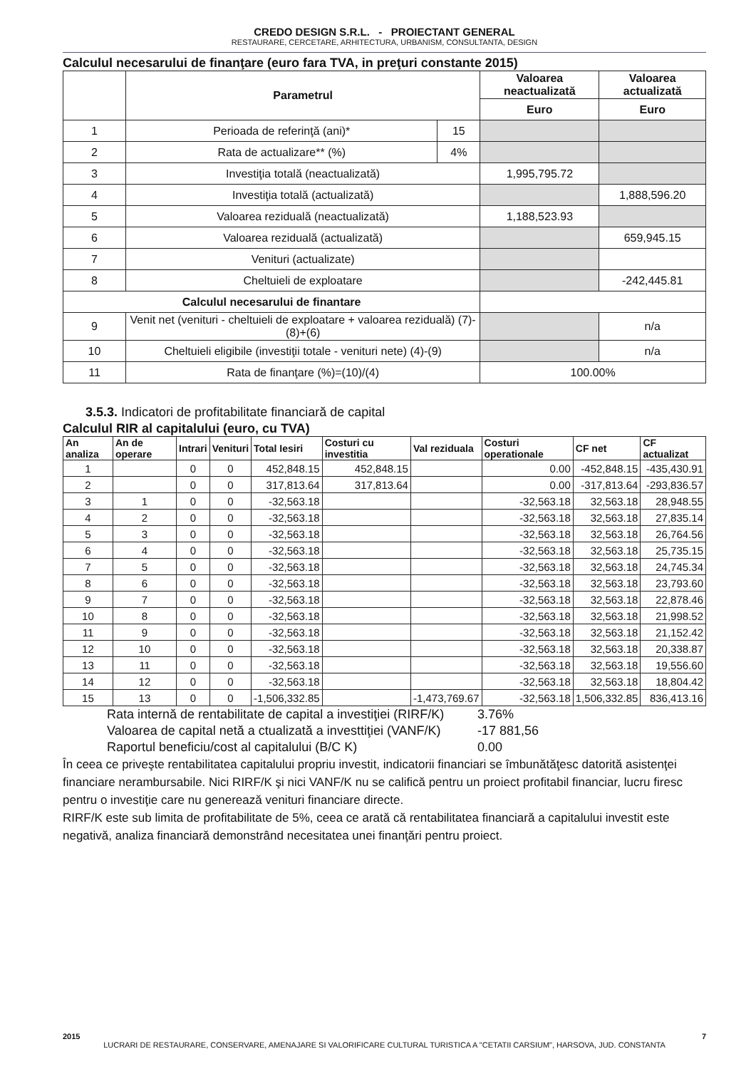CREDO DESIGN S.R.L. - PROIECTANT GENERAL
RESTAURARE, CERCETARE, ARHITECTURA, URBANISM, CONSULTANTA, DESIGN
Calculul necesarului de finanţare (euro fara TVA, in preţuri constante 2015)
| | Parametrul | | Valoarea neactualizată | Valoarea actualizată |
| --- | --- | --- | --- | --- |
| | | | Euro | Euro |
| 1 | Perioada de referinţă (ani)* | 15 | | |
| 2 | Rata de actualizare** (%) | 4% | | |
| 3 | Investiţia totală (neactualizată) | | 1,995,795.72 | |
| 4 | Investiţia totală (actualizată) | | | 1,888,596.20 |
| 5 | Valoarea reziduală (neactualizată) | | 1,188,523.93 | |
| 6 | Valoarea reziduală (actualizată) | | | 659,945.15 |
| 7 | Venituri (actualizate) | | | |
| 8 | Cheltuieli de exploatare | | | -242,445.81 |
| Calculul necesarului de finantare | | | | |
| 9 | Venit net (venituri - cheltuieli de exploatare + valoarea reziduală) (7)-(8)+(6) | | | n/a |
| 10 | Cheltuieli eligibile (investiţii totale - venituri nete) (4)-(9) | | | n/a |
| 11 | Rata de finanţare (%)=(10)/(4) | | 100.00% | |
3.5.3. Indicatori de profitabilitate financiară de capital
Calculul RIR al capitalului (euro, cu TVA)
| An analiza | An de operare | Intrari | Venituri | Total Iesiri | Costuri cu investitia | Val reziduala | Costuri operationale | CF net | CF actualizat |
| --- | --- | --- | --- | --- | --- | --- | --- | --- | --- |
| 1 | | 0 | 0 | 452,848.15 | 452,848.15 | | 0.00 | -452,848.15 | -435,430.91 |
| 2 | | 0 | 0 | 317,813.64 | 317,813.64 | | 0.00 | -317,813.64 | -293,836.57 |
| 3 | 1 | 0 | 0 | -32,563.18 | | | -32,563.18 | 32,563.18 | 28,948.55 |
| 4 | 2 | 0 | 0 | -32,563.18 | | | -32,563.18 | 32,563.18 | 27,835.14 |
| 5 | 3 | 0 | 0 | -32,563.18 | | | -32,563.18 | 32,563.18 | 26,764.56 |
| 6 | 4 | 0 | 0 | -32,563.18 | | | -32,563.18 | 32,563.18 | 25,735.15 |
| 7 | 5 | 0 | 0 | -32,563.18 | | | -32,563.18 | 32,563.18 | 24,745.34 |
| 8 | 6 | 0 | 0 | -32,563.18 | | | -32,563.18 | 32,563.18 | 23,793.60 |
| 9 | 7 | 0 | 0 | -32,563.18 | | | -32,563.18 | 32,563.18 | 22,878.46 |
| 10 | 8 | 0 | 0 | -32,563.18 | | | -32,563.18 | 32,563.18 | 21,998.52 |
| 11 | 9 | 0 | 0 | -32,563.18 | | | -32,563.18 | 32,563.18 | 21,152.42 |
| 12 | 10 | 0 | 0 | -32,563.18 | | | -32,563.18 | 32,563.18 | 20,338.87 |
| 13 | 11 | 0 | 0 | -32,563.18 | | | -32,563.18 | 32,563.18 | 19,556.60 |
| 14 | 12 | 0 | 0 | -32,563.18 | | | -32,563.18 | 32,563.18 | 18,804.42 |
| 15 | 13 | 0 | 0 | -1,506,332.85 | | -1,473,769.67 | -32,563.18 | 1,506,332.85 | 836,413.16 |
| Rata internă de rentabilitate de capital a investiţiei (RIRF/K) | 3.76% |
| Valoarea de capital netă a ctualizată a investtiţiei (VANF/K) | -17 881,56 |
| Raportul beneficiu/cost al capitalului (B/C K) | 0.00 |
În ceea ce priveşte rentabilitatea capitalului propriu investit, indicatorii financiari se îmbunătăţesc datorită asistenţei financiare nerambursabile. Nici RIRF/K şi nici VANF/K nu se califică pentru un proiect profitabil financiar, lucru firesc pentru o investiţie care nu generează venituri financiare directe.
RIRF/K este sub limita de profitabilitate de 5%, ceea ce arată că rentabilitatea financiară a capitalului investit este negativă, analiza financiară demonstrând necesitatea unei finanţări pentru proiect.
2015 7
LUCRARI DE RESTAURARE, CONSERVARE, AMENAJARE SI VALORIFICARE CULTURAL TURISTICA A "CETATII CARSIUM", HARSOVA, JUD. CONSTANTA